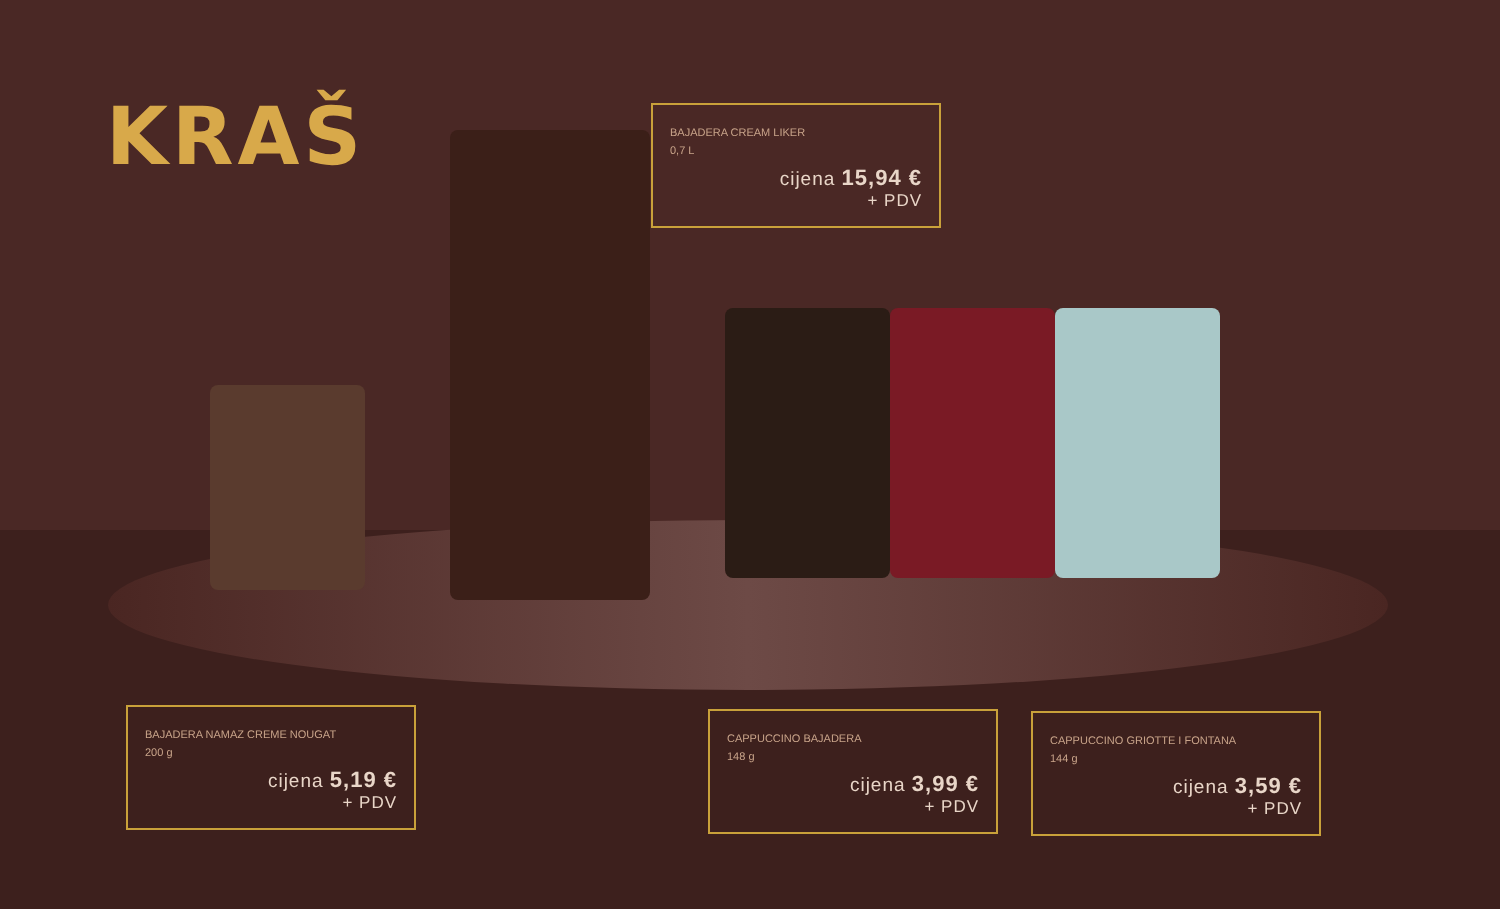KRAŠ
BAJADERA CREAM LIKER
0,7 L
cijena 15,94 €
+ PDV
BAJADERA NAMAZ CREME NOUGAT
200 g
cijena 5,19 €
+ PDV
CAPPUCCINO BAJADERA
148 g
cijena 3,99 €
+ PDV
CAPPUCCINO GRIOTTE I FONTANA
144 g
cijena 3,59 €
+ PDV